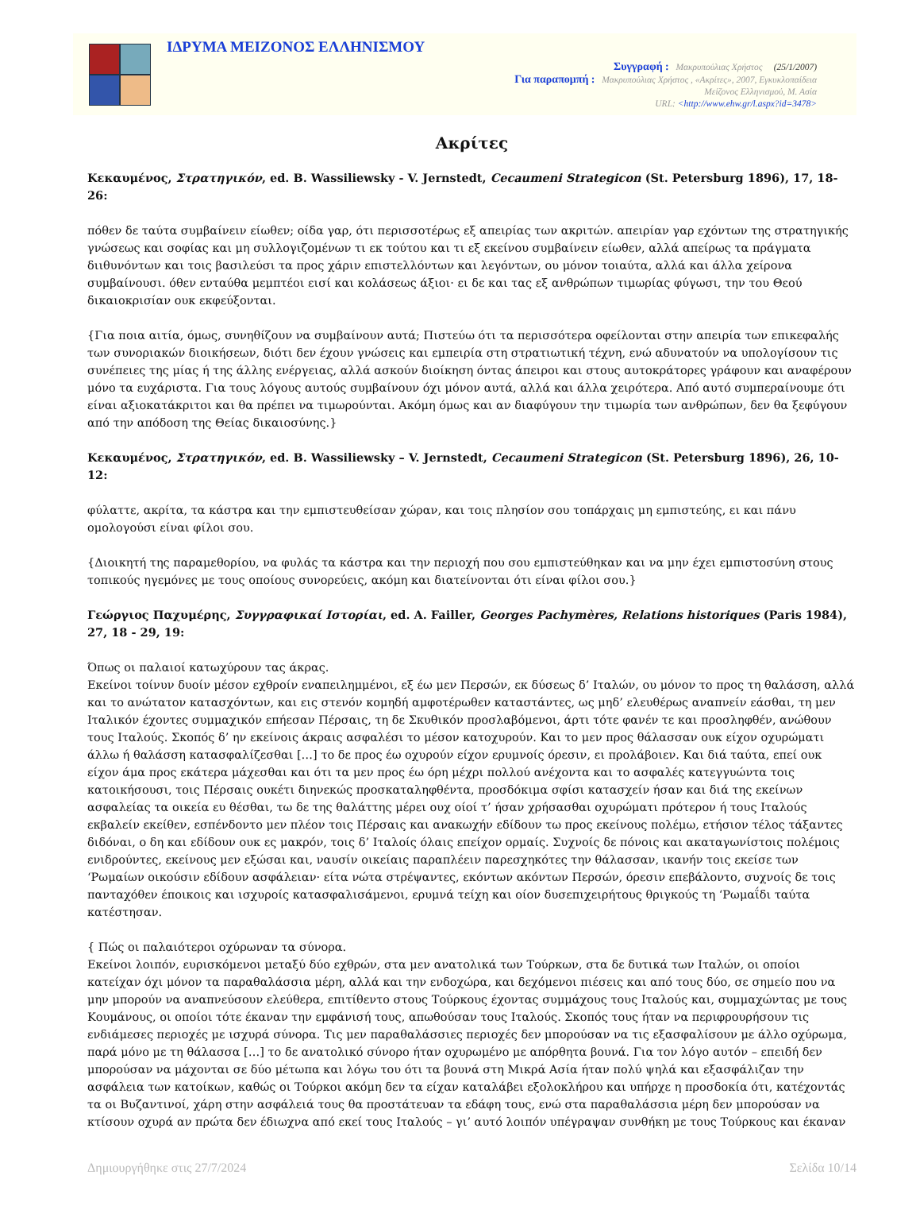ΙΔΡΥΜΑ ΜΕΙΖΟΝΟΣ ΕΛΛΗΝΙΣΜΟΥ
Συγγραφή : Μακρυπούλιας Χρήστος (25/1/2007)
Για παραπομπή : Μακρυπούλιας Χρήστος , «Ακρίτες», 2007, Εγκυκλοπαίδεια
Μείζονος Ελληνισμού, Μ. Ασία
URL: <http://www.ehw.gr/l.aspx?id=3478>
Ακρίτες
Κεκαυμένος, Στρατηγικόν, ed. B. Wassiliewsky - V. Jernstedt, Cecaumeni Strategicon (St. Petersburg 1896), 17, 18-26:
πόθεν δε ταύτα συμβαίνειν είωθεν; οίδα γαρ, ότι περισσοτέρως εξ απειρίας των ακριτών. απειρίαν γαρ εχόντων της στρατηγικής γνώσεως και σοφίας και μη συλλογιζομένων τι εκ τούτου και τι εξ εκείνου συμβαίνειν είωθεν, αλλά απείρως τα πράγματα διιθυνόντων και τοις βασιλεύσι τα προς χάριν επιστελλόντων και λεγόντων, ου μόνον τοιαύτα, αλλά και άλλα χείρονα συμβαίνουσι. όθεν ενταύθα μεμπτέοι εισί και κολάσεως άξιοι· ει δε και τας εξ ανθρώπων τιμωρίας φύγωσι, την του Θεού δικαιοκρισίαν ουκ εκφεύξονται.
{Για ποια αιτία, όμως, συνηθίζουν να συμβαίνουν αυτά; Πιστεύω ότι τα περισσότερα οφείλονται στην απειρία των επικεφαλής των συνοριακών διοικήσεων, διότι δεν έχουν γνώσεις και εμπειρία στη στρατιωτική τέχνη, ενώ αδυνατούν να υπολογίσουν τις συνέπειες της μίας ή της άλλης ενέργειας, αλλά ασκούν διοίκηση όντας άπειροι και στους αυτοκράτορες γράφουν και αναφέρουν μόνο τα ευχάριστα. Για τους λόγους αυτούς συμβαίνουν όχι μόνον αυτά, αλλά και άλλα χειρότερα. Από αυτό συμπεραίνουμε ότι είναι αξιοκατάκριτοι και θα πρέπει να τιμωρούνται. Ακόμη όμως και αν διαφύγουν την τιμωρία των ανθρώπων, δεν θα ξεφύγουν από την απόδοση της Θείας δικαιοσύνης.}
Κεκαυμένος, Στρατηγικόν, ed. B. Wassiliewsky – V. Jernstedt, Cecaumeni Strategicon (St. Petersburg 1896), 26, 10-12:
φύλαττε, ακρίτα, τα κάστρα και την εμπιστευθείσαν χώραν, και τοις πλησίον σου τοπάρχαις μη εμπιστεύης, ει και πάνυ ομολογούσι είναι φίλοι σου.
{Διοικητή της παραμεθορίου, να φυλάς τα κάστρα και την περιοχή που σου εμπιστεύθηκαν και να μην έχει εμπιστοσύνη στους τοπικούς ηγεμόνες με τους οποίους συνορεύεις, ακόμη και διατείνονται ότι είναι φίλοι σου.}
Γεώργιος Παχυμέρης, Συγγραφικαί Ιστορίαι, ed. A. Failler, Georges Pachymères, Relations historiques (Paris 1984), 27, 18 - 29, 19:
Όπως οι παλαιοί κατωχύρουν τας άκρας.
Εκείνοι τοίνυν δυοίν μέσον εχθροίν εναπειλημμένοι, εξ έω μεν Περσών, εκ δύσεως δ’ Ιταλών, ου μόνον το προς τη θαλάσση, αλλά και το ανώτατον κατασχόντων, και εις στενόν κομηδή αμφοτέρωθεν καταστάντες, ως μηδ’ ελευθέρως αναπνείν εάσθαι, τη μεν Ιταλικόν έχοντες συμμαχικόν επήεσαν Πέρσαις, τη δε Σκυθικόν προσλαβόμενοι, άρτι τότε φανέν τε και προσληφθέν, ανώθουν τους Ιταλούς. Σκοπός δ’ ην εκείνοις άκραις ασφαλέσι το μέσον κατοχυρούν. Και το μεν προς θάλασσαν ουκ είχον οχυρώματι άλλω ή θαλάσση κατασφαλίζεσθαι […] το δε προς έω οχυρούν είχον ερυμνοίς όρεσιν, ει προλάβοιεν. Και διά ταύτα, επεί ουκ είχον άμα προς εκάτερα μάχεσθαι και ότι τα μεν προς έω όρη μέχρι πολλού ανέχοντα και το ασφαλές κατεγγυώντα τοις κατοικήσουσι, τοις Πέρσαις ουκέτι διηνεκώς προσκαταληφθέντα, προσδόκιμα σφίσι κατασχείν ήσαν και διά της εκείνων ασφαλείας τα οικεία ευ θέσθαι, τω δε της θαλάττης μέρει ουχ οίοί τ’ ήσαν χρήσασθαι οχυρώματι πρότερον ή τους Ιταλούς εκβαλείν εκείθεν, εσπένδοντο μεν πλέον τοις Πέρσαις και ανακωχήν εδίδουν τω προς εκείνους πολέμω, ετήσιον τέλος τάξαντες διδόναι, ο δη και εδίδουν ουκ ες μακρόν, τοις δ’ Ιταλοίς όλαις επείχον ορμαίς. Συχνοίς δε πόνοις και ακαταγωνίστοις πολέμοις ενιδρούντες, εκείνους μεν εξώσαι και, ναυσίν οικείαις παραπλέειν παρεσχηκότες την θάλασσαν, ικανήν τοις εκείσε των ‘Ρωμαίων οικούσιν εδίδουν ασφάλειαν· είτα νώτα στρέψαντες, εκόντων ακόντων Περσών, όρεσιν επεβάλοντο, συχνοίς δε τοις πανταχόθεν έποικοις και ισχυροίς κατασφαλισάμενοι, ερυμνά τείχη και οίον δυσεπιχειρήτους θριγκούς τη ‘Ρωμαΐδι ταύτα κατέστησαν.
{ Πώς οι παλαιότεροι οχύρωναν τα σύνορα.
Εκείνοι λοιπόν, ευρισκόμενοι μεταξύ δύο εχθρών, στα μεν ανατολικά των Τούρκων, στα δε δυτικά των Ιταλών, οι οποίοι κατείχαν όχι μόνον τα παραθαλάσσια μέρη, αλλά και την ενδοχώρα, και δεχόμενοι πιέσεις και από τους δύο, σε σημείο που να μην μπορούν να αναπνεύσουν ελεύθερα, επιτίθεντο στους Τούρκους έχοντας συμμάχους τους Ιταλούς και, συμμαχώντας με τους Κουμάνους, οι οποίοι τότε έκαναν την εμφάνισή τους, απωθούσαν τους Ιταλούς. Σκοπός τους ήταν να περιφρουρήσουν τις ενδιάμεσες περιοχές με ισχυρά σύνορα. Τις μεν παραθαλάσσιες περιοχές δεν μπορούσαν να τις εξασφαλίσουν με άλλο οχύρωμα, παρά μόνο με τη θάλασσα […] το δε ανατολικό σύνορο ήταν οχυρωμένο με απόρθητα βουνά. Για τον λόγο αυτόν – επειδή δεν μπορούσαν να μάχονται σε δύο μέτωπα και λόγω του ότι τα βουνά στη Μικρά Ασία ήταν πολύ ψηλά και εξασφάλιζαν την ασφάλεια των κατοίκων, καθώς οι Τούρκοι ακόμη δεν τα είχαν καταλάβει εξολοκλήρου και υπήρχε η προσδοκία ότι, κατέχοντάς τα οι Βυζαντινοί, χάρη στην ασφάλειά τους θα προστάτευαν τα εδάφη τους, ενώ στα παραθαλάσσια μέρη δεν μπορούσαν να κτίσουν οχυρά αν πρώτα δεν έδιωχνα από εκεί τους Ιταλούς – γι’ αυτό λοιπόν υπέγραψαν συνθήκη με τους Τούρκους και έκαναν
Δημιουργήθηκε στις 27/7/2024 Σελίδα 10/14